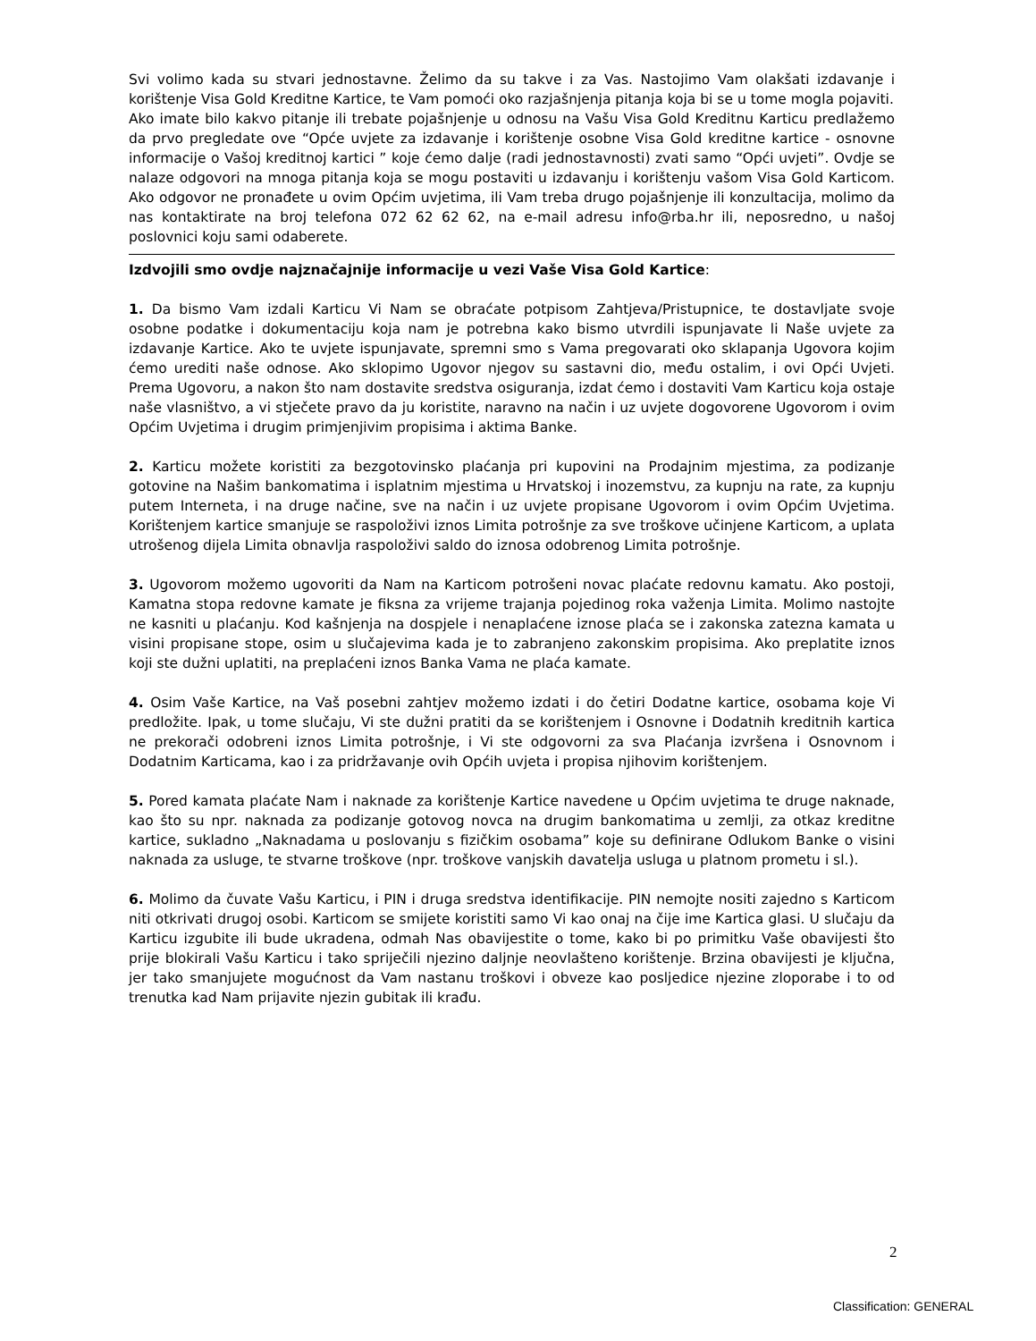Svi volimo kada su stvari jednostavne. Želimo da su takve i za Vas. Nastojimo Vam olakšati izdavanje i korištenje Visa Gold Kreditne Kartice, te Vam pomoći oko razjašnjenja pitanja koja bi se u tome mogla pojaviti.
Ako imate bilo kakvo pitanje ili trebate pojašnjenje u odnosu na Vašu Visa Gold Kreditnu Karticu predlažemo da prvo pregledate ove “Opće uvjete za izdavanje i korištenje osobne Visa Gold kreditne kartice - osnovne informacije o Vašoj kreditnoj kartici ” koje ćemo dalje (radi jednostavnosti) zvati samo “Opći uvjeti”. Ovdje se nalaze odgovori na mnoga pitanja koja se mogu postaviti u izdavanju i korištenju vašom Visa Gold Karticom. Ako odgovor ne pronađete u ovim Općim uvjetima, ili Vam treba drugo pojašnjenje ili konzultacija, molimo da nas kontaktirate na broj telefona 072 62 62 62, na e-mail adresu info@rba.hr ili, neposredno, u našoj poslovnici koju sami odaberete.
Izdvojili smo ovdje najznačajnije informacije u vezi Vaše Visa Gold Kartice:
1. Da bismo Vam izdali Karticu Vi Nam se obraćate potpisom Zahtjeva/Pristupnice, te dostavljate svoje osobne podatke i dokumentaciju koja nam je potrebna kako bismo utvrdili ispunjavate li Naše uvjete za izdavanje Kartice. Ako te uvjete ispunjavate, spremni smo s Vama pregovarati oko sklapanja Ugovora kojim ćemo urediti naše odnose. Ako sklopimo Ugovor njegov su sastavni dio, među ostalim, i ovi Opći Uvjeti. Prema Ugovoru, a nakon što nam dostavite sredstva osiguranja, izdat ćemo i dostaviti Vam Karticu koja ostaje naše vlasništvo, a vi stječete pravo da ju koristite, naravno na način i uz uvjete dogovorene Ugovorom i ovim Općim Uvjetima i drugim primjenjivim propisima i aktima Banke.
2. Karticu možete koristiti za bezgotovinsko plaćanja pri kupovini na Prodajnim mjestima, za podizanje gotovine na Našim bankomatima i isplatnim mjestima u Hrvatskoj i inozemstvu, za kupnju na rate, za kupnju putem Interneta, i na druge načine, sve na način i uz uvjete propisane Ugovorom i ovim Općim Uvjetima. Korištenjem kartice smanjuje se raspoloživi iznos Limita potrošnje za sve troškove učinjene Karticom, a uplata utrošenog dijela Limita obnavlja raspoloživi saldo do iznosa odobrenog Limita potrošnje.
3. Ugovorom možemo ugovoriti da Nam na Karticom potrošeni novac plaćate redovnu kamatu. Ako postoji, Kamatna stopa redovne kamate je fiksna za vrijeme trajanja pojedinog roka važenja Limita. Molimo nastojte ne kasniti u plaćanju. Kod kašnjenja na dospjele i nenaplaćene iznose plaća se i zakonska zatezna kamata u visini propisane stope, osim u slučajevima kada je to zabranjeno zakonskim propisima. Ako preplatite iznos koji ste dužni uplatiti, na preplaćeni iznos Banka Vama ne plaća kamate.
4. Osim Vaše Kartice, na Vaš posebni zahtjev možemo izdati i do četiri Dodatne kartice, osobama koje Vi predložite. Ipak, u tome slučaju, Vi ste dužni pratiti da se korištenjem i Osnovne i Dodatnih kreditnih kartica ne prekorači odobreni iznos Limita potrošnje, i Vi ste odgovorni za sva Plaćanja izvršena i Osnovnom i Dodatnim Karticama, kao i za pridržavanje ovih Općih uvjeta i propisa njihovim korištenjem.
5. Pored kamata plaćate Nam i naknade za korištenje Kartice navedene u Općim uvjetima te druge naknade, kao što su npr. naknada za podizanje gotovog novca na drugim bankomatima u zemlji, za otkaz kreditne kartice, sukladno „Naknadama u poslovanju s fizičkim osobama” koje su definirane Odlukom Banke o visini naknada za usluge, te stvarne troškove (npr. troškove vanjskih davatelja usluga u platnom prometu i sl.).
6. Molimo da čuvate Vašu Karticu, i PIN i druga sredstva identifikacije. PIN nemojte nositi zajedno s Karticom niti otkrivati drugoj osobi. Karticom se smijete koristiti samo Vi kao onaj na čije ime Kartica glasi. U slučaju da Karticu izgubite ili bude ukradena, odmah Nas obavijestite o tome, kako bi po primitku Vaše obavijesti što prije blokirali Vašu Karticu i tako spriječili njezino daljnje neovlašteno korištenje. Brzina obavijesti je ključna, jer tako smanjujete mogućnost da Vam nastanu troškovi i obveze kao posljedice njezine zloporabe i to od trenutka kad Nam prijavite njezin gubitak ili krađu.
2
Classification: GENERAL